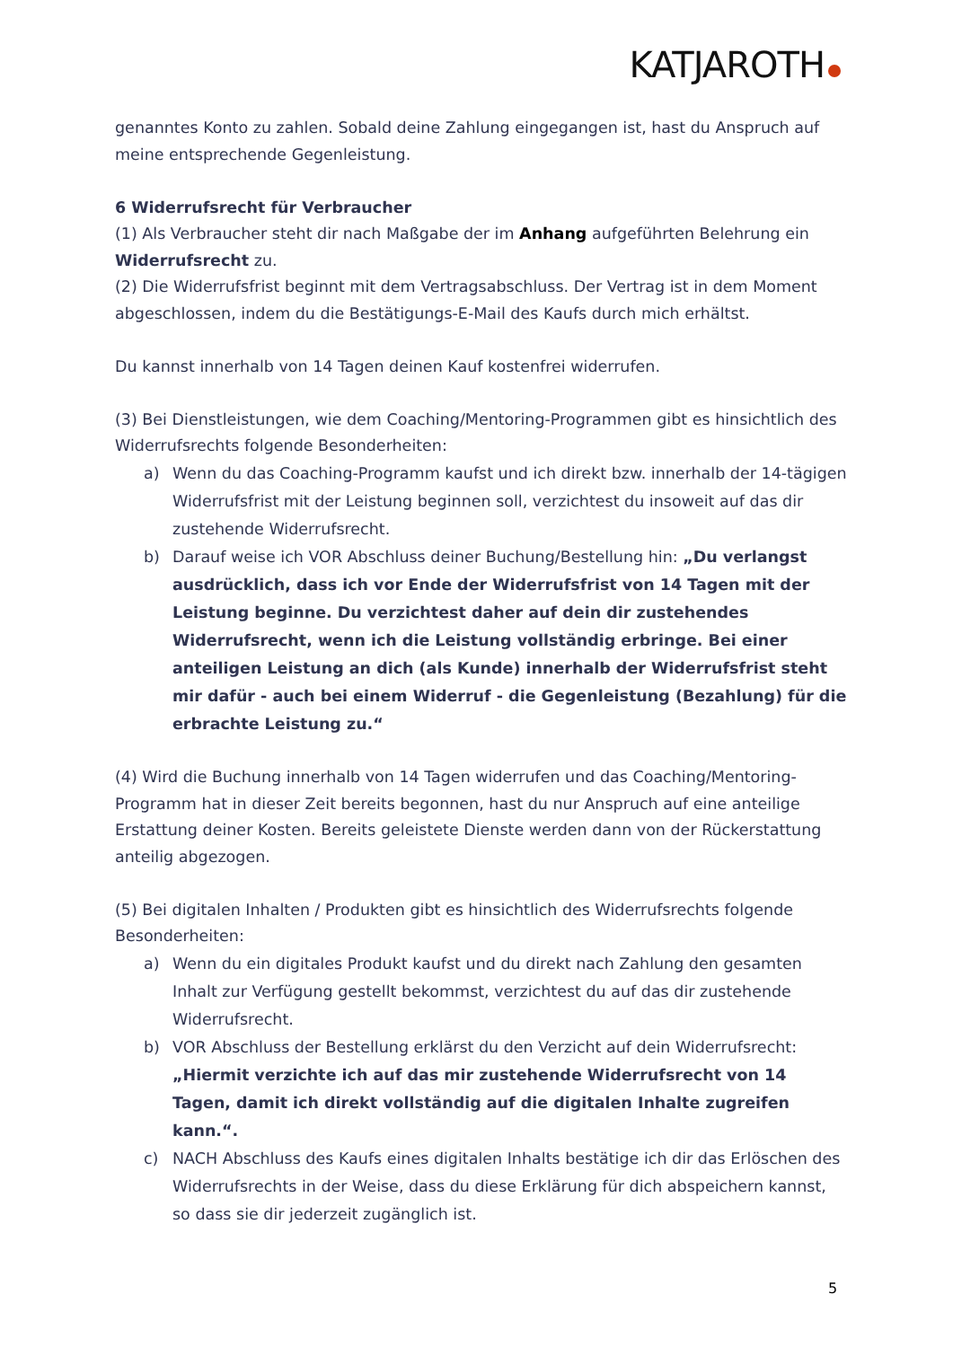KATJAROTH
genanntes Konto zu zahlen. Sobald deine Zahlung eingegangen ist, hast du Anspruch auf meine entsprechende Gegenleistung.
6 Widerrufsrecht für Verbraucher
(1) Als Verbraucher steht dir nach Maßgabe der im Anhang aufgeführten Belehrung ein Widerrufsrecht zu.
(2) Die Widerrufsfrist beginnt mit dem Vertragsabschluss. Der Vertrag ist in dem Moment abgeschlossen, indem du die Bestätigungs-E-Mail des Kaufs durch mich erhältst.
Du kannst innerhalb von 14 Tagen deinen Kauf kostenfrei widerrufen.
(3) Bei Dienstleistungen, wie dem Coaching/Mentoring-Programmen gibt es hinsichtlich des Widerrufsrechts folgende Besonderheiten:
a) Wenn du das Coaching-Programm kaufst und ich direkt bzw. innerhalb der 14-tägigen Widerrufsfrist mit der Leistung beginnen soll, verzichtest du insoweit auf das dir zustehende Widerrufsrecht.
b) Darauf weise ich VOR Abschluss deiner Buchung/Bestellung hin: „Du verlangst ausdrücklich, dass ich vor Ende der Widerrufsfrist von 14 Tagen mit der Leistung beginne. Du verzichtest daher auf dein dir zustehendes Widerrufsrecht, wenn ich die Leistung vollständig erbringe. Bei einer anteiligen Leistung an dich (als Kunde) innerhalb der Widerrufsfrist steht mir dafür - auch bei einem Widerruf - die Gegenleistung (Bezahlung) für die erbrachte Leistung zu.“
(4) Wird die Buchung innerhalb von 14 Tagen widerrufen und das Coaching/Mentoring-Programm hat in dieser Zeit bereits begonnen, hast du nur Anspruch auf eine anteilige Erstattung deiner Kosten. Bereits geleistete Dienste werden dann von der Rückerstattung anteilig abgezogen.
(5) Bei digitalen Inhalten / Produkten gibt es hinsichtlich des Widerrufsrechts folgende Besonderheiten:
a) Wenn du ein digitales Produkt kaufst und du direkt nach Zahlung den gesamten Inhalt zur Verfügung gestellt bekommst, verzichtest du auf das dir zustehende Widerrufsrecht.
b) VOR Abschluss der Bestellung erklärst du den Verzicht auf dein Widerrufsrecht: „Hiermit verzichte ich auf das mir zustehende Widerrufsrecht von 14 Tagen, damit ich direkt vollständig auf die digitalen Inhalte zugreifen kann.“.
c) NACH Abschluss des Kaufs eines digitalen Inhalts bestätige ich dir das Erlöschen des Widerrufsrechts in der Weise, dass du diese Erklärung für dich abspeichern kannst, so dass sie dir jederzeit zugänglich ist.
5